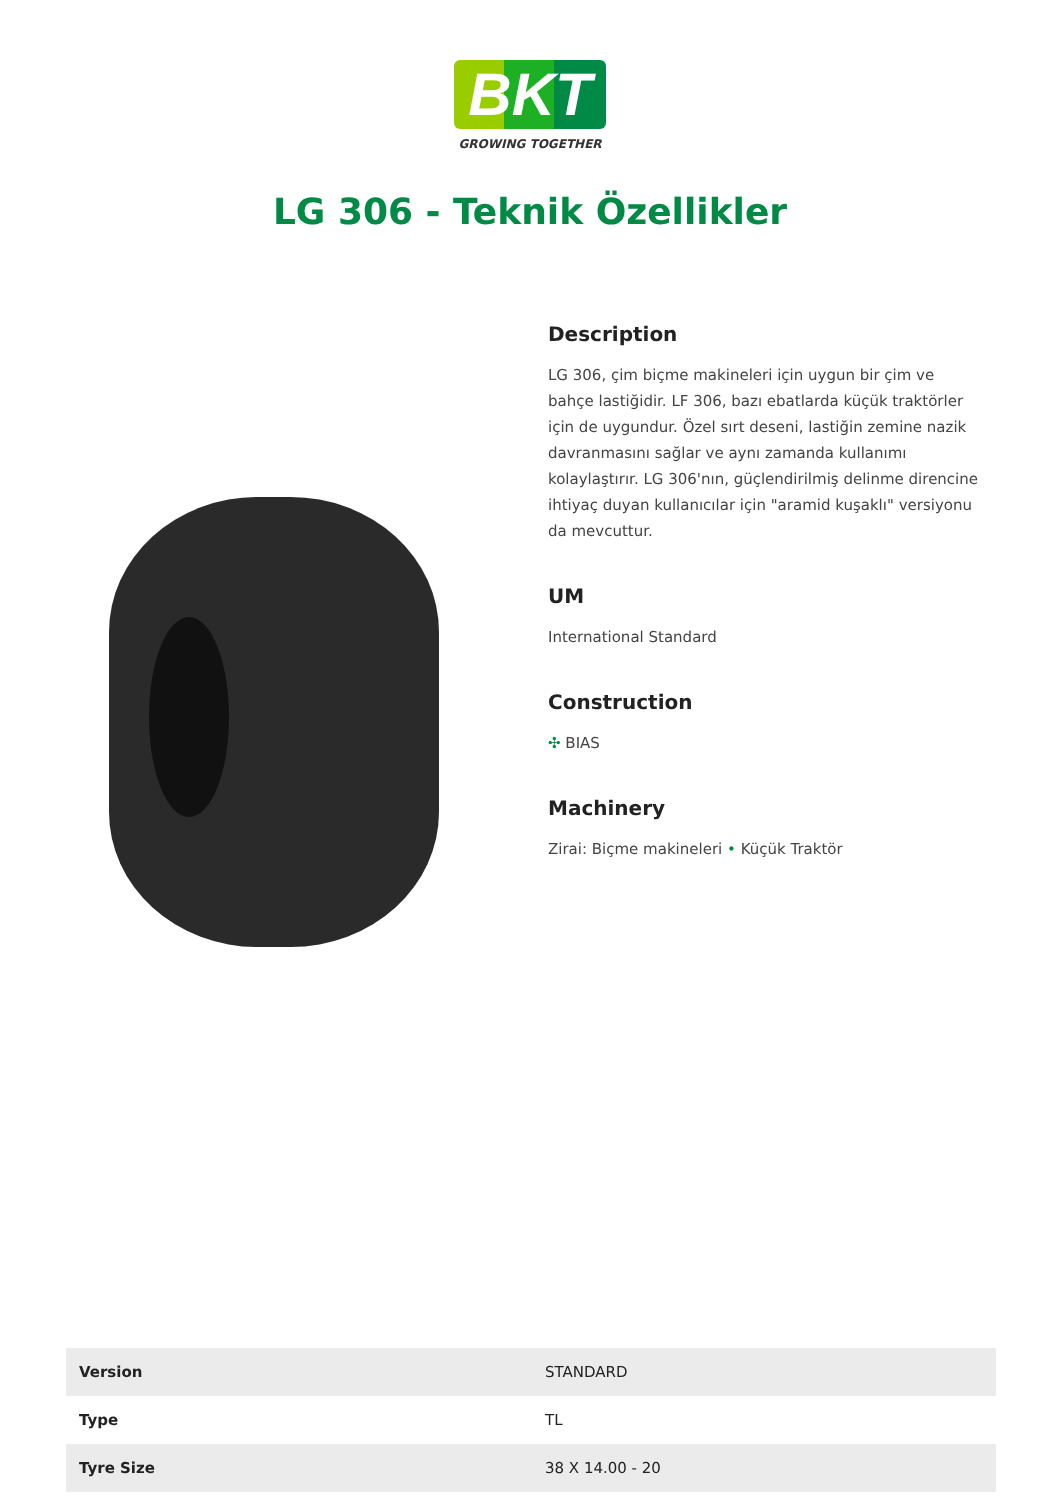BKT
GROWING TOGETHER
LG 306 - Teknik Özellikler
Description
LG 306, çim biçme makineleri için uygun bir çim ve bahçe lastiğidir. LF 306, bazı ebatlarda küçük traktörler için de uygundur. Özel sırt deseni, lastiğin zemine nazik davranmasını sağlar ve aynı zamanda kullanımı kolaylaştırır. LG 306'nın, güçlendirilmiş delinme direncine ihtiyaç duyan kullanıcılar için "aramid kuşaklı" versiyonu da mevcuttur.
UM
International Standard
Construction
✣ BIAS
Machinery
Zirai: Biçme makineleri • Küçük Traktör
| Version | STANDARD |
| Type | TL |
| Tyre Size | 38 X 14.00 - 20 |